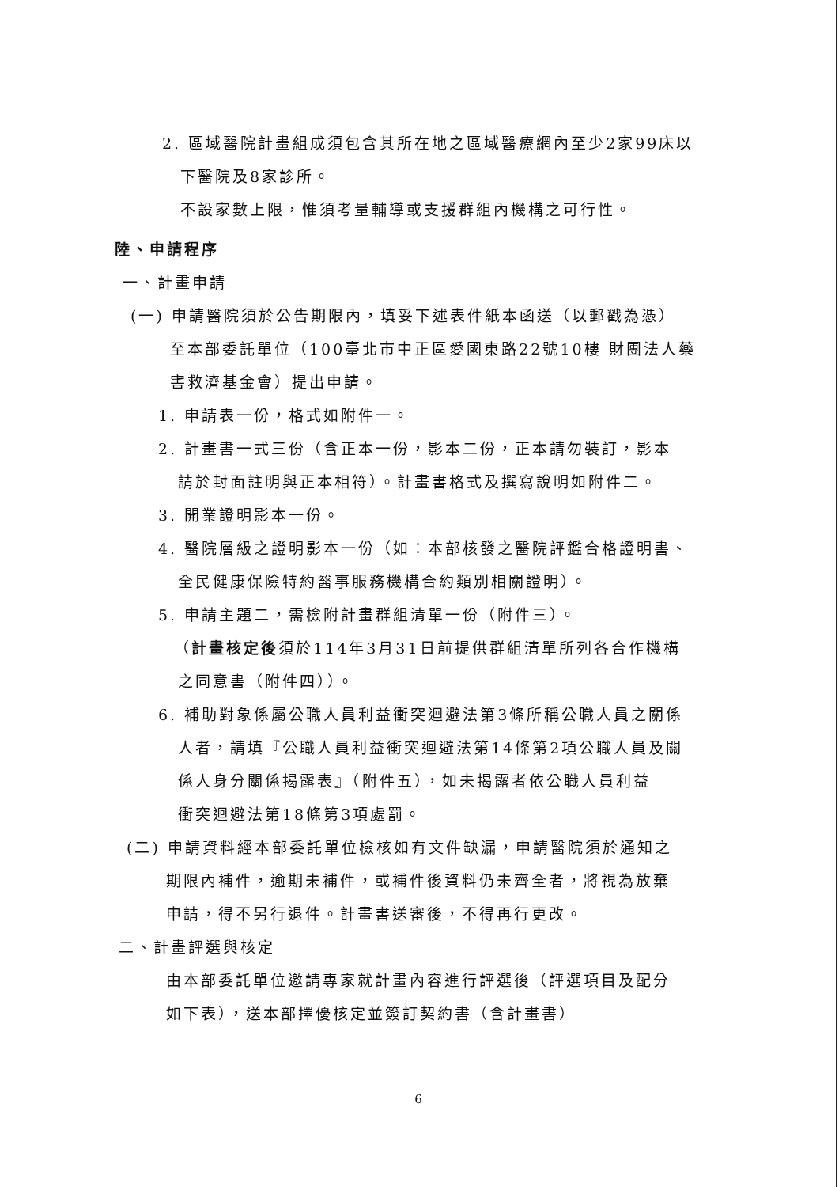2. 區域醫院計畫組成須包含其所在地之區域醫療網內至少2家99床以
下醫院及8家診所。
不設家數上限，惟須考量輔導或支援群組內機構之可行性。
陸、申請程序
一、計畫申請
(一) 申請醫院須於公告期限內，填妥下述表件紙本函送（以郵戳為憑）
至本部委託單位（100臺北市中正區愛國東路22號10樓 財團法人藥
害救濟基金會）提出申請。
1. 申請表一份，格式如附件一。
2. 計畫書一式三份（含正本一份，影本二份，正本請勿裝訂，影本
請於封面註明與正本相符）。計畫書格式及撰寫說明如附件二。
3. 開業證明影本一份。
4. 醫院層級之證明影本一份（如：本部核發之醫院評鑑合格證明書、
全民健康保險特約醫事服務機構合約類別相關證明）。
5. 申請主題二，需檢附計畫群組清單一份（附件三）。
（計畫核定後須於114年3月31日前提供群組清單所列各合作機構
之同意書（附件四））。
6. 補助對象係屬公職人員利益衝突迴避法第3條所稱公職人員之關係
人者，請填『公職人員利益衝突迴避法第14條第2項公職人員及關
係人身分關係揭露表』（附件五），如未揭露者依公職人員利益
衝突迴避法第18條第3項處罰。
(二) 申請資料經本部委託單位檢核如有文件缺漏，申請醫院須於通知之
期限內補件，逾期未補件，或補件後資料仍未齊全者，將視為放棄
申請，得不另行退件。計畫書送審後，不得再行更改。
二、計畫評選與核定
由本部委託單位邀請專家就計畫內容進行評選後（評選項目及配分
如下表），送本部擇優核定並簽訂契約書（含計畫書）
6